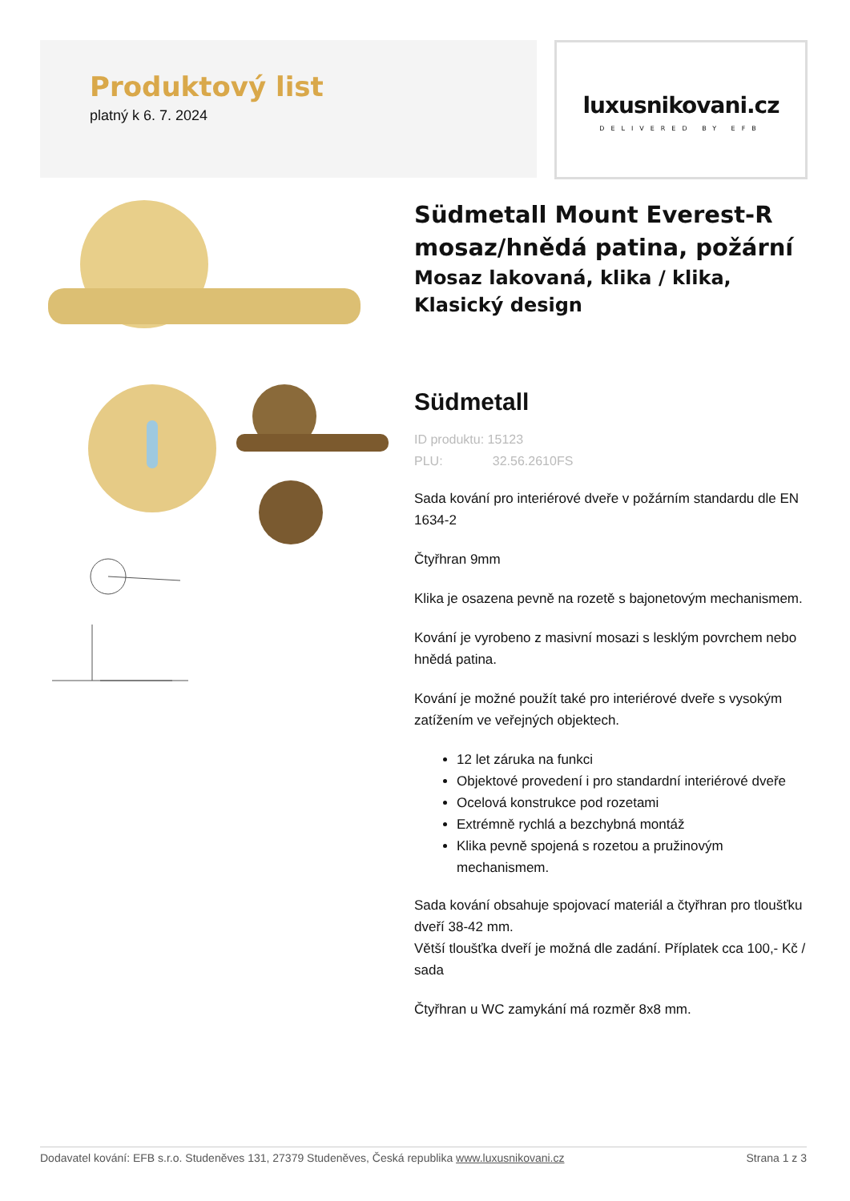Produktový list
platný k 6. 7. 2024
luxusnikovani.cz
DELIVERED BY EFB
Südmetall Mount Everest-R mosaz/hnědá patina, požární
Mosaz lakovaná, klika / klika, Klasický design
Südmetall
ID produktu: 15123
PLU: 32.56.2610FS
Sada kování pro interiérové dveře v požárním standardu dle EN 1634-2
Čtyřhran 9mm
Klika je osazena pevně na rozetě s bajonetovým mechanismem.
Kování je vyrobeno z masivní mosazi s lesklým povrchem nebo hnědá patina.
Kování je možné použít také pro interiérové dveře s vysokým zatížením ve veřejných objektech.
12 let záruka na funkci
Objektové provedení i pro standardní interiérové dveře
Ocelová konstrukce pod rozetami
Extrémně rychlá a bezchybná montáž
Klika pevně spojená s rozetou a pružinovým mechanismem.
Sada kování obsahuje spojovací materiál a čtyřhran pro tloušťku dveří 38-42 mm.
Větší tloušťka dveří je možná dle zadání. Příplatek cca 100,- Kč / sada
Čtyřhran u WC zamykání má rozměr 8x8 mm.
Dodavatel kování: EFB s.r.o. Studeněves 131, 27379 Studeněves, Česká republika www.luxusnikovani.cz Strana 1 z 3